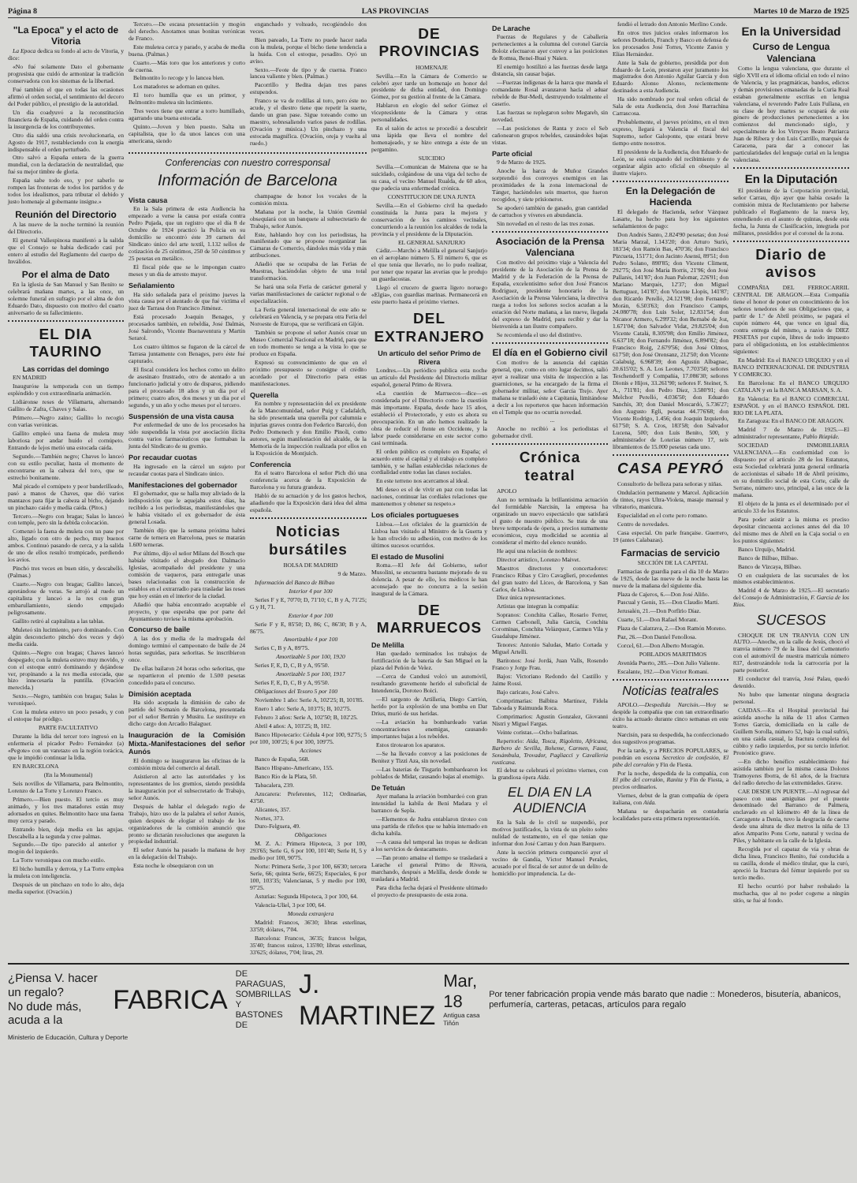Página 8 LAS PROVINCIAS Martes 10 de Marzo de 1925
"La Epoca" y el acto de Vitoria
La Epoca dedica su fondo al acto de Vitoria, y dice:
«No fué solamente Dato el gobernante progresista que cuidó de armonizar la tradición conservadora con los sistemas de la libertad.
Fué también el que en todas las ocasiones afirmó el orden social, el sentimiento del decoro del Poder público, el prestigio de la autoridad.
Un día coadyuvó a la reconstitución financiera de España, cuidando del orden contra la insurgencia de los contribuyentes.
Otro día saldó una crisis revolucionaria, en Agosto de 1917, restableciendo con la energía indispensable el orden perturbado.
Otro salvó a España entera de la guerra mundial, con la declaración de neutralidad, que fué su mejor timbre de gloria.
España sabe todo eso, y por saberlo se rompen las fronteras de todos los partidos y de todos los idealismos, para tributar el debido y justo homenaje al gobernante insigne.»
Reunión del Directorio
A las nueve de la noche terminó la reunión del Directorio.
El general Vallespinosa manifestó a la salida que el Consejo se había dedicado casi por entero al estudio del Reglamento del cuerpo de Inválidos.
Por el alma de Dato
En la iglesia de San Manuel y San Benito se celebrará mañana martes, a las once, un solemne funeral en sufragio por el alma de don Eduardo Dato, dispuesto con motivo del cuarto aniversario de su fallecimiento.
EL DIA TAURINO
Las corridas del domingo
EN MADRID
Inauguróse la temporada con un tiempo espléndido y con extraordinaria animación.
Lidiáronse reses de Villamarta, alternando Gallito de Zafra, Chaves y Salas.
Primero.—Negro zaino; Gallito lo recogió con varias verónicas.
Gallito empleó una faena de muleta muy laboriosa por andar huído el cornúpeto. Entrando de lejos metió una estocada caída.
Segundo.—También negro; Chaves lo lanceó con su estilo peculiar, hasta el momento de encontrarse en la cabeza del toro, que se estrechó bonitamente.
Mal picado el cornúpeto y peor banderilleado, pasó a manos de Chaves, que dió varios mantazos para fijar la cabeza al bicho, dejando un pinchazo caído y media caída. (Pitos.)
Tercero.—Negro con bragas; Salas lo lanceó con temple, pero sin la debida colocación.
Comenzó la faena de muleta con un pase por alto, ligado con otro de pecho, muy buenos ambos. Continuó pasando de cerca, y a la salida de uno de ellos resultó trompicado, perdiendo los avíos.
Pinchó tres veces en buen sitio, y descabelló. (Palmas.)
Cuarto.—Negro con bragas; Gallito lanceó, apretándose de veras. Se arrojó al ruedo un capitalista y lanceó a la res con gran embarullamiento, siendo empujado peligrosamente.
Gallito retiró al capitalista a las tablas.
Muleteó sin lucimiento, pero dominando. Con algún desconcierto pinchó dos veces y dejó media caída.
Quinto.—Negro con bragas; Chaves lanceó despegado; con la muleta estuvo muy movido, y con el estoque entró dominando y dejándose ver, propinando a la res media estocada, que hizo innecesaria la puntilla. (Ovación merecida.)
Sexto.—Negro, también con bragas; Salas le veroniqueó.
Con la muleta estuvo un poco pesado, y con el estoque fué pródigo.
PARTE FACULTATIVO
Durante la lidia del tercer toro ingresó en la enfermería el picador Pedro Fernández (a) «Pegote» con un varetazo en la región torácica, que le impidió continuar la lidia.
EN BARCELONA
(En la Monumental)
Seis novillos de Villamarta, para Belmontito, Lorenzo de La Torre y Lorenzo Franco.
Primero.—Bien puesto. El tercio es muy animado, y los tres matadores están muy adornados en quites. Belmontito hace una faena muy cerca y parado.
Entrando bien, deja media en las agujas. Descabella a la segunda y cree palmas.
Segundo.—De tipo parecido al anterior y mogón del izquierdo.
La Torre veroniquea con mucho estilo.
El bicho humilla y derrota, y La Torre emplea la muleta con inteligencia.
Después de un pinchazo en todo lo alto, deja media superior. (Ovación.)
Tercero.—De escasa presentación y mogón del derecho. Anotamos unas bonitas verónicas de Franco.
Este muletea cerca y parado, y acaba de media buena. (Palmas.)
Cuarto.—Más toro que los anteriores y corto de cuerna.
Belmontito lo recoge y lo lancea bien.
Los matadores se adornan en quites.
El toro humilla que es un primor, y Belmontito muletea sin lucimiento.
Tres veces tiene que entrar a torro humillado, agarrando una buena estocada.
Quinto.—Joven y bien puesto. Salta un capitalista, que lo da unos lances con una americana, siendo
enganchado y volteado, recogiéndolo dos veces.
Bien pareado, La Torre no puede hacer nada con la muleta, porque el bicho tiene tendencia a la huída. Con el estoque, pesadito. Oyó un aviso.
Sexto.—Feote de tipo y de cuerna. Franco lancea valiente y bien. (Palmas.)
Pacorrillo y Bedita dejan tres pares estupendos.
Franco se va de rodillas al toro, pero éste no acude, y el diestro tiene que repetir la suerte, dando un gran pase. Sigue toreando como un maestro, sobresaliendo varios pases de rodillas. (Ovación y música.) Un pinchazo y una estocada magnífica. (Ovación, oreja y vuelta al ruedo.)
Conferencias con nuestro corresponsal
Información de Barcelona
Vista causa
En la Sala primera de esta Audiencia ha empezado a verse la causa por estafa contra Pedro Pujada, que un registro que el día 8 de Octubre de 1924 practicó la Policía en su domicilio se encontró éste 39 carnets del Sindicato único del arte textil, 1.132 sellos de cotización de 25 céntimos, 250 de 50 céntimos y 25 pesetas en metálico.
El fiscal pide que se le impongan cuatro meses y un día de arresto mayor.
Señalamiento
Ha sido señalada para el próximo jueves la vista causa por el atentado de que fué víctima el juez de Tarrasa don Francisco Jiménez.
Está procesado Joaquín Benages, y procesados también, en rebeldía, José Dalmás, José Salrondo, Vicente Buenaventura y Martín Serarol.
Los cuatro últimos se fugaron de la cárcel de Tarrasa juntamente con Benages, pero éste fué capturado.
El fiscal considera los hechos como un delito de asesinato frustrado, otro de atentado a un funcionario judicial y otro de disparos, pidiendo para el procesado 18 años y un día por el primero; cuatro años, dos meses y un día por el segundo, y un año y ocho meses por el tercero.
Suspensión de una vista causa
Por enfermedad de uno de los procesados ha sido suspendida la vista por asociación ilícita contra varios farmacéuticos que formaban la junta del Sindicato de su gremio.
Por recaudar cuotas
Ha ingresado en la cárcel un sujeto por recaudar cuotas para el Sindicato único.
Manifestaciones del gobernador
El gobernador, que se halla muy aliviado de la indisposición que le aquejaba estos días, ha recibido a los periodistas, manifestándoles que le había visitado el ex gobernador de ésta general Losada.
También dijo que la semana próxima habrá carne de ternera en Barcelona, pues se matarán 1.600 terneras.
Por último, dijo el señor Milans del Bosch que habíale visitado el abogado don Dalmacio Iglesias, acompañado del presidente y una comisión de vaqueros, para entregarle unas bases relacionadas con la construcción de establos en el extrarradio para trasladar las reses que hoy están en el interior de la ciudad.
Añadió que había encontrado aceptable el proyecto, y que esperaba que por parte del Ayuntamiento tuviese la misma aprobación.
Concurso de baile
A las dos y media de la madrugada del domingo terminó el campeonato de baile de 24 horas seguidas, para señoritas. Se inscribieron once.
De ellas bailaron 24 horas ocho señoritas, que se repartieron el premio de 1.500 pesetas concedido para el concurso.
Dimisión aceptada
Ha sido aceptada la dimisión de cabo de partido del Somatén de Barcelona, presentada por el señor Bertrán y Musitu. Le sustituye en dicho cargo don Arcadio Balaguer.
Inauguración de la Comisión Mixta.-Manifestaciones del señor Aunós
El domingo se inauguraron las oficinas de la comisión mixta del comercio al detall.
Asistieron al acto las autoridades y los representantes de los gremios, siendo presidida la inauguración por el subsecretario de Trabajo, señor Aunós.
Después de hablar el delegado regio de Trabajo, hizo uso de la palabra el señor Aunós, quien después de elogiar el trabajo de los organizadores de la comisión anunció que pronto se dictarán resoluciones que aseguren la propiedad industrial.
El señor Aunós ha pasado la mañana de hoy en la delegación del Trabajo.
Esta noche le obsequiaron con un
champagne de honor los vocales de la comisión mixta.
Mañana por la noche, la Unión Gremial obsequiará con un banquete al subsecretario de Trabajo, señor Aunós.
Este, hablando hoy con los periodistas, ha manifestado que se propone reorganizar las Cámaras de Comercio, dándoles más vida y más atribuciones.
Añadió que se ocupaba de las Ferias de Muestras, haciéndolas objeto de una total transformación.
Se hará una sola Feria de carácter general y varias manifestaciones de carácter regional o de especialización.
La Feria general internacional de este año se celebrará en Valencia, y se prepara otra Feria del Noroeste de Europa, que se verificará en Gijón.
También se propone el señor Aunós crear un Museo Comercial Nacional en Madrid, para que en todo momento se tenga a la vista lo que se produce en España.
Expresó su convencimiento de que en el próximo presupuesto se consigne el crédito acordado por el Directorio para estas manifestaciones.
Querella
En nombre y representación del ex presidente de la Mancomunidad, señor Puig y Cadafalch, ha sido presentada una querella por calumnia e injurias graves contra don Federico Barceló, don Pedro Domenech y don Emilio Pinoli, como autores, según manifestación del alcalde, de la Memoria de la inspección realizada por ellos en la Exposición de Montjuich.
Conferencia
En el teatro Barcelona el señor Pich dió una conferencia acerca de la Exposición de Barcelona y su futura grandeza.
Habló de su actuación y de los gastos hechos, añadiendo que la Exposición dará idea del alma española.
Noticias bursátiles
BOLSA DE MADRID
9 de Marzo.
Información del Banco de Bilbao
Interior 4 por 100
Series F y E, 70'70; D, 71'10; C, B y A, 71'25; G y H, 71.
Exterior 4 por 100
Serie F y E, 85'50; D, 86; C, 86'30; B y A, 86'75.
Amortizable 4 por 100
Series C, B y A, 89'75.
Amortizable 5 por 100, 1920
Series F, E, D, C, B y A, 95'50.
Amortizable 5 por 100, 1917
Series F, E, D, C, B y A, 95'50.
Obligaciones del Tesoro 5 por 100
Noviembre 1 año: Serie A, 102'25; B, 101'85.
Enero 1 año: Serie A, 103'75; B, 102'75.
Febrero 3 años: Serie A, 102'50; B, 102'25.
Abril 4 años: A, 103'25; B, 102.
Banco Hipotecario: Cédula 4 por 100, 92'75; 5 por 100, 100'25; 6 por 100, 109'75.
Acciones
Banco de España, 568.
Banco Hispano-Americano, 155.
Banco Río de la Plata, 50.
Tabacalera, 239.
Azucarera: Preferentes, 112; Ordinarias, 43'50.
Alicantes, 357.
Nortes, 373.
Duro-Felguera, 49.
Obligaciones
M. Z. A.: Primera Hipoteca, 3 por 100, 293'65; Serie G, 6 por 100, 101'40; Serie H, 5 y medio por 100, 90'75.
Norte: Primera Serie, 3 por 100, 66'30; tercera Serie, 66; quinta Serie, 66'25; Especiales, 6 por 100, 103'35; Valencianas, 5 y medio por 100, 97'25.
Asturias: Segunda Hipoteca, 3 por 100, 64.
Valencia-Uliel, 3 por 100, 64.
Moneda extranjera
Madrid: Francos, 36'30; libras esterlinas, 33'59; dólares, 7'04.
Barcelona: Francos, 36'35; francos belgas, 35'40; francos suizos, 135'80; libras esterlinas, 33'625; dólares, 7'04; liras, 29.
DE PROVINCIAS
HOMENAJE
Sevilla.—En la Cámara de Comercio se celebró ayer tarde un homenaje en honor del presidente de dicha entidad, don Domingo Gómez, por su gestión al frente de la Cámara.
Hablaron en elogio del señor Gómez el vicepresidente de la Cámara y otras personalidades.
En el salón de actos se procedió a descubrir una lápida que lleva el nombre del homenajeado, y se hizo entrega a éste de un pergamino.
SUICIDIO
Sevilla.—Comunican de Mairena que se ha suicidado, colgándose de una viga del techo de su casa, el vecino Manuel Rualda, de 60 años, que padecía una enfermedad crónica.
CONSTITUCION DE UNA JUNTA
Sevilla.—En el Gobierno civil ha quedado constituída la Junta para la mejora y conservación de los caminos vecinales, concurriendo a la reunión los alcaldes de toda la provincia y el presidente de la Diputación.
EL GENERAL SANJURJO
Cádiz.—Marchó a Melilla el general Sanjurjo en el aeroplano número 5. El número 6, que es el que tenía que llevarlo, no lo pudo realizar, por tener que reparar las averías que le produjo un guardacostas.
Llegó el crucero de guerra ligero noruego «Elgia», con guardias marinas. Permanecerá en este puerto hasta el próximo viernes.
DEL EXTRANJERO
Un artículo del señor Primo de Rivera
Londres.—Un periódico publica esta noche un artículo del Presidente del Directorio militar español, general Primo de Rivera.
«La cuestión de Marruecos—dice—es considerada por el Directorio como la cuestión más importante. España, desde hace 15 años, estableció el Protectorado, y esto es ahora su preocupación. En un año hemos realizado la obra de reducir el frente en Occidente, y la labor puede considerarse en este sector como casi terminada.
El orden público es completo en España; el acuerdo entre el capital y el trabajo es completo también, y se hallan establecidas relaciones de cordialidad entre todas las clases sociales.
En este terreno nos acercamos al ideal.
Mi deseo es el de vivir en paz con todas las naciones, continuar las cordiales relaciones que mantenemos y obtener su respeto.»
Los oficiales portugueses
Lisboa.—Los oficiales de la guarnición de Lisboa han visitado al Ministro de la Guerra y le han ofrecido su adhesión, con motivo de los últimos sucesos ocurridos.
El estado de Musolini
Roma.—El Jefe del Gobierno, señor Musolini, se encuentra bastante mejorado de su dolencia. A pesar de ello, los médicos le han aconsejado que no concurra a la sesión inaugural de la Cámara.
DE MARRUECOS
De Melilla
Han quedado terminados los trabajos de fortificación de la batería de San Miguel en la plaza del Peñón de Velez.
—Cerca de Candusi volcó un automóvil, resultando gravemente herido el suboficial de Intendencia, Doroteo Boici.
—El sargento de Artillería, Diego Carrión, herido por la explosión de una bomba en Dar Drius, murió de sus heridas.
—La aviación ha bombardeado varias concentraciones enemigas, causando importantes bajas a los rebeldes.
Estos tirotearon los aparatos.
—Se ha llevado convoy a las posiciones de Benítez y Tizzi Aza, sin novedad.
—Las baterías de Tisgarin bombardearon los poblados de Midar, causando bajas al enemigo.
De Tetuán
Ayer mañana la aviación bombardeó con gran intensidad la kabila de Beni Madara y el barranco de Sepla.
—Elementos de Judra entablaron tiroteo con una partida de rifeños que se había internado en dicha kabila.
—A causa del temporal las tropas se dedican a los servicios de destacamento.
—Tan pronto amaine el tiempo se trasladará a Larache el general Primo de Rivera, marchando, después a Melilla, desde donde se trasladará a Madrid.
Para dicha fecha dejará el Presidente ultimado el proyecto de presupuesto de esta zona.
De Larache
Fuerzas de Regulares y de Caballería pertenecientes a la columna del coronel García Boloiz efectuaron ayer convoy a las posiciones de Romsa, Benei-Buai y Naien.
El enemigo hostilizó a las fuerzas desde larga distancia, sin causar bajas.
—Fuerzas indígenas de la harca que manda el comandante Rosal avanzaron hacia el aduar rebelde de Bur-Medi, destruyendo totalmente el caserío.
Las fuerzas se replegaron sobre Megareb, sin novedad.
—Las posiciones de Ranta y zoco el Seb cañonearon grupos rebeldes, causándoles bajas vistas.
Parte oficial
9 de Marzo de 1925.
Anoche la harca de Muñoz Grandes sorprendió dos convoyes enemigos en las proximidades de la zona internacional de Tánger, haciéndoles seis muertos, que fueron recogidos, y siete prisioneros.
Se apoderó también de ganado, gran cantidad de cartuchos y víveres en abundancia.
Sin novedad en el resto de las tres zonas.
Asociación de la Prensa Valenciana
Con motivo del próximo viaje a Valencia del presidente de la Asociación de la Prensa de Madrid y de la Federación de la Prensa de España, excelentísimo señor don José Francos Rodríguez, presidente honorario de la Asociación de la Prensa Valenciana, la directiva ruega a todos los señores socios acudan a la estación del Norte mañana, a las nueve, llegada del expreso de Madrid, para recibir y dar la bienvenida a tan ilustre compañero.
Se recomienda el uso del distintivo.
El día en el Gobierno civil
Con motivo de la ausencia del capitán general, que, como en otro lugar decimos, salió ayer a realizar una visita de inspección a las guarniciones, se ha encargado de la firma el gobernador militar, señor García Trejo. Ayer mañana se trasladó éste a Capitanía, limitándose a decir a los reporteros que hacen información en el Temple que no ocurría novedad.
...
Anoche no recibió a los periodistas el gobernador civil.
Crónica teatral
APOLO
Aun no terminada la brillantísima actuación del formidable Narcisín, la empresa ha organizado un nuevo espectáculo que satisfará el gusto de nuestro público. Se trata de una breve temporada de ópera, a precios sumamente económicos, cuya modicidad se acentúa al considerar el mérito del elenco reunido.
He aquí una relación de nombres:
Director artístico, Lorenzo Maivet.
Maestros directores y concertadores: Francisco Ribas y Ciro Cavaglieri, procedentes del gran teatro del Liceo, de Barcelona, y San Carlos, de Lisboa.
Diez única representaciones.
Artistas que integran la compañía:
Sopranos: Conchita Callao, Rosario Ferrer, Carmen Carbonell, Julia García, Conchita Corominas, Conchita Velázquez, Carmen Vila y Guadalupe Jiménez.
Tenores: Antonio Saludas, Mario Cortada y Miguel Artelli.
Barítonos: José Jordá, Juan Valls, Rosendo Franco y Jorge Frau.
Bajos: Victoriano Redondo del Castillo y Jaime Rossi.
Bajo caricato, José Calvo.
Comprimarias: Balbina Martínez, Fidela Taboada y Raimunda Roca.
Comprimarios: Agustín Gonzalez, Giovanni Nistri y Miguel Fargas.
Veinte coristas.—Ocho bailarinas.
Repertorio: Aida, Tosca, Rigoletto, Africana, Barbero de Sevilla, Boheme, Carmen, Faust, Sonámbula, Trovador, Pagliacci y Cavallería rusticana.
El debut se celebrará el próximo viernes, con la grandiosa ópera Aida.
EL DIA EN LA AUDIENCIA
En la Sala de lo civil se suspendió, por motivos justificados, la vista de un pleito sobre nulidad de testamento, en el que tenían que informar don José Carrau y don Juan Barquero.
Ante la sección primera compareció ayer el vecino de Gandía, Víctor Manuel Perales, acusado por el fiscal de ser autor de un delito de homicidio por imprudencia. Le de-
fendió el letrado don Antonio Merlino Conde.
En otros tres juicios orales informaron los señores Donderis, Franch y Basco en defensa de los procesados José Torres, Vicente Zanón y Elías Hernández.
Ante la Sala de gobierno, presidida por don Eduardo de León, prestaron ayer juramento los magistrados don Antonio Aguilar García y don Eduardo Alonso Alonso, recientemente destinados a esta Audiencia.
Ha sido nombrado por real orden oficial de Sala de esta Audiencia, don José Barrachina Carrascosa.
Probablemente, el jueves próximo, en el tren expreso, llegará a Valencia el fiscal del Supremo, señor Galoponte, que estará breve tiempo entre nosotros.
El presidente de la Audiencia, don Eduardo de León, se está ocupando del recibimiento y de organizar algún acto oficial en obsequio al ilustre viajero.
En la Delegación de Hacienda
El delegado de Hacienda, señor Vázquez Lasarte, ha hecho para hoy los siguientes señalamientos de pago:
Don Andrés Santo, 2.824'90 pesetas; don José María Marzal, 1.143'20; don Arturo Surió, 183'34; don Ramón Bas, 470'36; don Francisco Pizcueta, 151'71; don Jacinto Asensi, 89'51; don Pedro Solano, 890'85; don Vicente Climent, 292'75; don José María Borrís, 21'96; don José Pallarés, 141'87; don Juan Palomar, 226'91; don Mariano Marqués, 12'37; don Miguel Bertuguez, 141'87; don Vicente Llopis, 141'87; don Ricardo Perelló, 24.121'98; don Fernando Morán, 6.503'63; don Francisco Camps, 24.080'78; don Luis Soler, 12.831'54; don Nicanor Armero, 6.299'32; don Bernabé de Joz, 1.671'04; don Salvador Vidat, 29.825'04; don Vicente Catalá, 8.305'98; don Emilio Jiménez, 6.637'18; don Fernando Jiménez, 6.894'82; don Francisco Roig, 2.679'56; don José Olmos, 617'50; don José Orensanz, 212'50; don Vicente Calabuig, 6.968'39; don Agustín Albagnac, 20.615'02; S. A. Los Leones, 7.703'50; señores Teschendorff y Compañía, 17.086'30; señores Dionis e Hijos, 33.261'90; señores F. Steiner, S. A., 711'81; don Pedro Díez, 3.580'91; don Melchor Perelló, 4.036'50; don Eduardo Sanchis, 30; don Daniel Moscardó, 5.736'27; don Augusto Egli, pesetas 44.776'68; don Vicente Rodrigo, 1.456; don Joaquín Izquierdo, 617'50; S. A. Cros, 183'58; don Salvador Lucena, 500; don Luis Benito, 500, y administrador de Loterías número 17, seis libramientos de 15.000 pesetas cada uno.
CASA PEYRÓ
Consultorio de belleza para señoras y niñas.
Ondulación permanente y Marcel. Aplicación de tintes, rayos Ultra-Violeta, masaje manual y vibratorio, manicura.
Especialidad en el corte pero romano.
Centro de novedades.
Casa especial. On parle française. Guerrero, 19 (antes Calabazas).
Farmacias de servicio
SECCIÓN DE LA CAPITAL
Farmacias de guardia para el día 10 de Marzo de 1925, desde las nueve de la noche hasta las nueve de la mañana del siguiente día.
Plaza de Cajeros, 6.—Don José Aliño.
Pascual y Genís, 15.—Don Claudio Martí.
Jerusalén, 21.—Don Porfirio Díaz.
Cuarte, 51.—Don Rafael Morant.
Plaza de Calatrava, 2.—Don Ramón Moreno.
Paz, 26.—Don Daniel Fenollosa.
Corcel, 61.—Don Alberto Moragón.
POBLADOS MARITIMOS
Avenida Puerto, 285.—Don Julio Valiente.
Escalante, 192.—Don Víctor Romaní.
Noticias teatrales
APOLO.—Despedida Narcisín.—Hoy se despide la compañía que con tan extraordinario éxito ha actuado durante cinco semanas en este teatro.
Narcisín, para su despedida, ha confeccionado dos sugestivos programas.
Por la tarde, y a PRECIOS POPULARES, se pondrán en escena Secretico de confesión, El pibe del corralón y Fin de Fiesta.
Por la noche, despedida de la compañía, con El pibe del corralón, Ranita y Fin de Fiesta, a precios ordinarios.
Viernes, debut de la gran compañía de ópera italiana, con Aida.
Mañana se despacharán en contaduría localidades para esta primera representación.
En la Universidad
Curso de Lengua Valenciana
Como la lengua valenciana, que durante el siglo XVII era el idioma oficial en todo el reino de Valencia, y las pragmáticas, bandos, edictos y demás provisiones emanadas de la Curia Real estaban generalmente escritas en lengua valenciana, el reverendo Padre Luis Fullana, en su clase de hoy martes se ocupará de este género de producciones pertenecientes a los comienzos del mencionado siglo, y especialmente de los Virreyes Beato Patriarca Juan de Ribera y don Luis Carrillo, marqués de Caracena, para dar a conocer las particularidades del lenguaje curial en la lengua valenciana.
En la Diputación
El presidente de la Corporación provincial, señor Carrau, dijo ayer que había cesado la comisión mixta de Reclutamiento por haberse publicado el Reglamento de la nueva ley, entendiendo en el asunto de quintas, desde esta fecha, la Junta de Clasificación, integrada por militares, presididos por el coronel de la zona.
Diario de avisos
COMPAÑIA DEL FERROCARRIL CENTRAL DE ARAGON.—Esta Compañía tiene el honor de poner en conocimiento de los señores tenedores de sus Obligaciones que, a partir de 1.º de Abril próximo, se pagará el cupón número 44, que vence en igual día, contra entrega del mismo, a razón de DIEZ PESETAS por cupón, libres de todo impuesto para el obligacionista, en los establecimientos siguientes:
En Madrid: En el BANCO URQUIJO y en el BANCO INTERNACIONAL DE INDUSTRIA Y COMERCIO.
En Barcelona: En el BANCO URQUIJO CATALAN y en la BANCA MARSAN, S. A.
En Valencia: En el BANCO COMERCIAL ESPAÑOL y en el BANCO ESPAÑOL DEL RIO DE LA PLATA.
En Zaragoza: En el BANCO DE ARAGON.
Madrid 7 de Marzo de 1925.—El administrador representante, Pablo Rózpide.
SOCIEDAD INMOBILIARIA VALENCIANA.—En conformidad con lo dispuesto por el artículo 28 de los Estatutos, esta Sociedad celebrará junta general ordinaria de accionistas el sábado 18 de Abril próximo, en su domicilio social de esta Corte, calle de Serrano, número uno, principal, a las once de la mañana.
El objeto de la junta es el determinado por el artículo 33 de los Estatutos.
Para poder asistir a la misma es preciso depositar cincuenta acciones antes del día 10 del mismo mes de Abril en la Caja social o en los puntos siguientes:
Banco Urquijo, Madrid.
Banco de Bilbao, Bilbao.
Banco de Vizcaya, Bilbao.
O en cualquiera de las sucursales de los mismos establecimientos.
Madrid 4 de Marzo de 1925.—El secretario del Consejo de Administración, F. García de los Ríos.
SUCESOS
CHOQUE DE UN TRANVIA CON UN AUTO.—Anoche, en la calle de Jesús, chocó el tranvía número 79 de la línea del Cementerio con el automóvil de nuestra matrícula número 837, destrozándole toda la carrocería por la parte posterior.
El conductor del tranvía, José Palau, quedó detenido.
No hubo que lamentar ninguna desgracia personal.
CAIDAS.—En el Hospital provincial fué asistida anoche la niña de 11 años Carmen Torres García, domiciliada en la calle de Guillem Sorolla, número 52, bajo la cual sufrió, en una caída casual, la fractura completa del cúbito y radio izquierdos, por su tercio inferior. Pronóstico grave.
—En dicho benéfico establecimiento fué asistida también por la misma causa Dolores Tramoyeres Iborra, de 61 años, de la fractura del radio derecho de las extremidades. Grave.
CAE DESDE UN PUENTE.—Al regresar del paseo con unas amiguitas por el puente denominado del Barranco de Palmera, enclavado en el kilómetro 40 de la línea de Carcagente a Denia, tuvo la desgracia de caerse desde una altura de diez metros la niña de 13 años Amparito Pons Corte, natural y vecina de Piles, y habitante en la calle de la Iglesia.
Recogida por el capataz de vía y obras de dicha línea, Francisco Benito, fué conducida a su casilla, donde el médico titular, que la curó, apreció la fractura del fémur izquierdo por su tercio medio.
El hecho ocurrió por haber resbalado la muchacha, que al no poder cogerse a ningún sitio, se fué al fondo.
¿Piensa V. hacer un regalo?
No dude más, acuda a la
FABRICA
DE PARAGUAS,
SOMBRILLAS Y
BASTONES DE
J. MARTINEZ
Mar, 18
Antigua casa Tiñón
Por tener fabricación propia vende más barato que nadie :: Monederos, bisutería, abanicos, perfumería, carteras, petacas, artículos para regalo
Ministerio de Educación, Cultura y Deporte